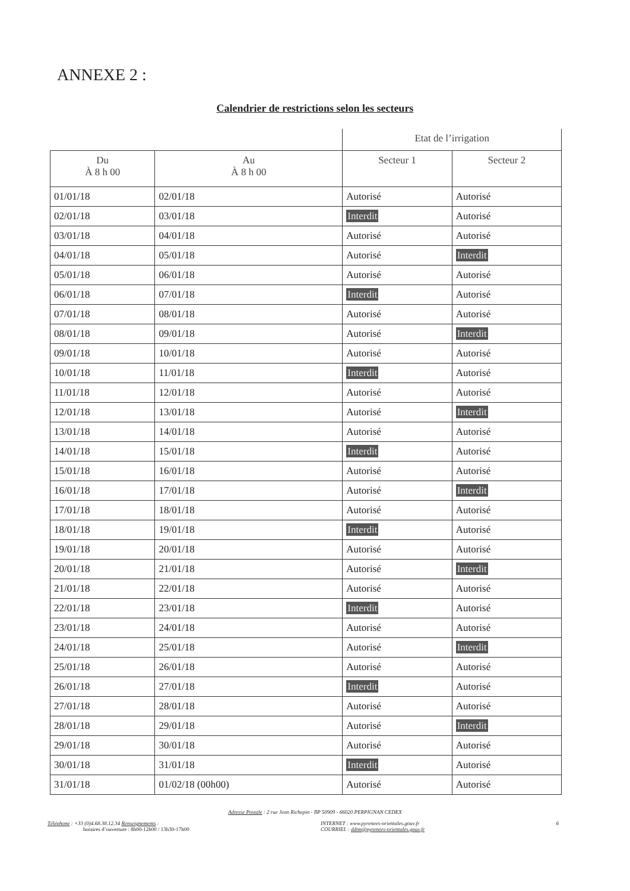ANNEXE 2 :
Calendrier de restrictions selon les secteurs
| | | Etat de l’irrigation | |
| --- | --- | --- | --- |
| Du À 8 h 00 | Au À 8 h 00 | Secteur 1 | Secteur 2 |
| 01/01/18 | 02/01/18 | Autorisé | Autorisé |
| 02/01/18 | 03/01/18 | Interdit | Autorisé |
| 03/01/18 | 04/01/18 | Autorisé | Autorisé |
| 04/01/18 | 05/01/18 | Autorisé | Interdit |
| 05/01/18 | 06/01/18 | Autorisé | Autorisé |
| 06/01/18 | 07/01/18 | Interdit | Autorisé |
| 07/01/18 | 08/01/18 | Autorisé | Autorisé |
| 08/01/18 | 09/01/18 | Autorisé | Interdit |
| 09/01/18 | 10/01/18 | Autorisé | Autorisé |
| 10/01/18 | 11/01/18 | Interdit | Autorisé |
| 11/01/18 | 12/01/18 | Autorisé | Autorisé |
| 12/01/18 | 13/01/18 | Autorisé | Interdit |
| 13/01/18 | 14/01/18 | Autorisé | Autorisé |
| 14/01/18 | 15/01/18 | Interdit | Autorisé |
| 15/01/18 | 16/01/18 | Autorisé | Autorisé |
| 16/01/18 | 17/01/18 | Autorisé | Interdit |
| 17/01/18 | 18/01/18 | Autorisé | Autorisé |
| 18/01/18 | 19/01/18 | Interdit | Autorisé |
| 19/01/18 | 20/01/18 | Autorisé | Autorisé |
| 20/01/18 | 21/01/18 | Autorisé | Interdit |
| 21/01/18 | 22/01/18 | Autorisé | Autorisé |
| 22/01/18 | 23/01/18 | Interdit | Autorisé |
| 23/01/18 | 24/01/18 | Autorisé | Autorisé |
| 24/01/18 | 25/01/18 | Autorisé | Interdit |
| 25/01/18 | 26/01/18 | Autorisé | Autorisé |
| 26/01/18 | 27/01/18 | Interdit | Autorisé |
| 27/01/18 | 28/01/18 | Autorisé | Autorisé |
| 28/01/18 | 29/01/18 | Autorisé | Interdit |
| 29/01/18 | 30/01/18 | Autorisé | Autorisé |
| 30/01/18 | 31/01/18 | Interdit | Autorisé |
| 31/01/18 | 01/02/18 (00h00) | Autorisé | Autorisé |
Adresse Postale : 2 rue Jean Richepin - BP 50909 - 66020 PERPIGNAN CEDEX
Téléphone : +33 (0)4.68.38.12.34 Renseignements :
horaires d’ouverture : 8h00-12h00 / 13h30-17h00
INTERNET : www.pyrenees-orientales.gouv.fr
COURRIEL : ddtm@pyrenees-orientales.gouv.fr
6